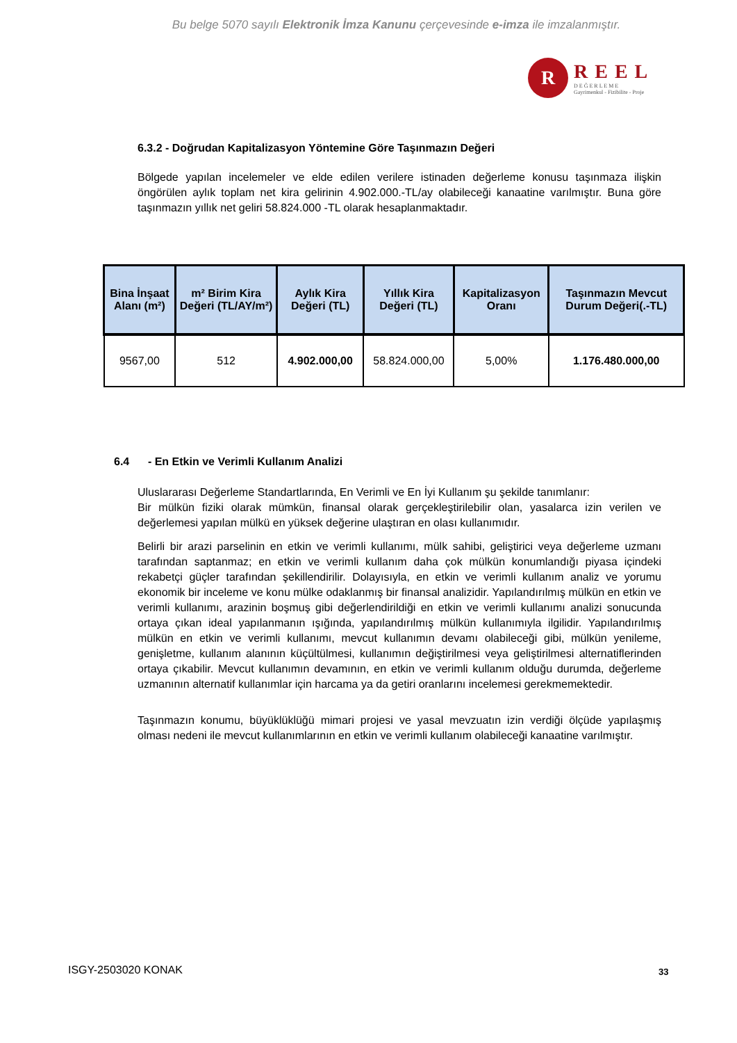Bu belge 5070 sayılı Elektronik İmza Kanunu çerçevesinde e-imza ile imzalanmıştır.
R
REEL
D E Ğ E R L E M E
Gayrimenkul - Fizibilite - Proje
6.3.2 - Doğrudan Kapitalizasyon Yöntemine Göre Taşınmazın Değeri
Bölgede yapılan incelemeler ve elde edilen verilere istinaden değerleme konusu taşınmaza ilişkin öngörülen aylık toplam net kira gelirinin 4.902.000.-TL/ay olabileceği kanaatine varılmıştır. Buna göre taşınmazın yıllık net geliri 58.824.000 -TL olarak hesaplanmaktadır.
| Bina İnşaat Alanı (m²) | m² Birim Kira Değeri (TL/AY/m²) | Aylık Kira Değeri (TL) | Yıllık Kira Değeri (TL) | Kapitalizasyon Oranı | Taşınmazın Mevcut Durum Değeri(.-TL) |
| --- | --- | --- | --- | --- | --- |
| 9567,00 | 512 | 4.902.000,00 | 58.824.000,00 | 5,00% | 1.176.480.000,00 |
6.4 - En Etkin ve Verimli Kullanım Analizi
Uluslararası Değerleme Standartlarında, En Verimli ve En İyi Kullanım şu şekilde tanımlanır:
Bir mülkün fiziki olarak mümkün, finansal olarak gerçekleştirilebilir olan, yasalarca izin verilen ve değerlemesi yapılan mülkü en yüksek değerine ulaştıran en olası kullanımıdır.
Belirli bir arazi parselinin en etkin ve verimli kullanımı, mülk sahibi, geliştirici veya değerleme uzmanı tarafından saptanmaz; en etkin ve verimli kullanım daha çok mülkün konumlandığı piyasa içindeki rekabetçi güçler tarafından şekillendirilir. Dolayısıyla, en etkin ve verimli kullanım analiz ve yorumu ekonomik bir inceleme ve konu mülke odaklanmış bir finansal analizidir. Yapılandırılmış mülkün en etkin ve verimli kullanımı, arazinin boşmuş gibi değerlendirildiği en etkin ve verimli kullanımı analizi sonucunda ortaya çıkan ideal yapılanmanın ışığında, yapılandırılmış mülkün kullanımıyla ilgilidir. Yapılandırılmış mülkün en etkin ve verimli kullanımı, mevcut kullanımın devamı olabileceği gibi, mülkün yenileme, genişletme, kullanım alanının küçültülmesi, kullanımın değiştirilmesi veya geliştirilmesi alternatiflerinden ortaya çıkabilir. Mevcut kullanımın devamının, en etkin ve verimli kullanım olduğu durumda, değerleme uzmanının alternatif kullanımlar için harcama ya da getiri oranlarını incelemesi gerekmemektedir.
Taşınmazın konumu, büyüklüklüğü mimari projesi ve yasal mevzuatın izin verdiği ölçüde yapılaşmış olması nedeni ile mevcut kullanımlarının en etkin ve verimli kullanım olabileceği kanaatine varılmıştır.
ISGY-2503020 KONAK 33